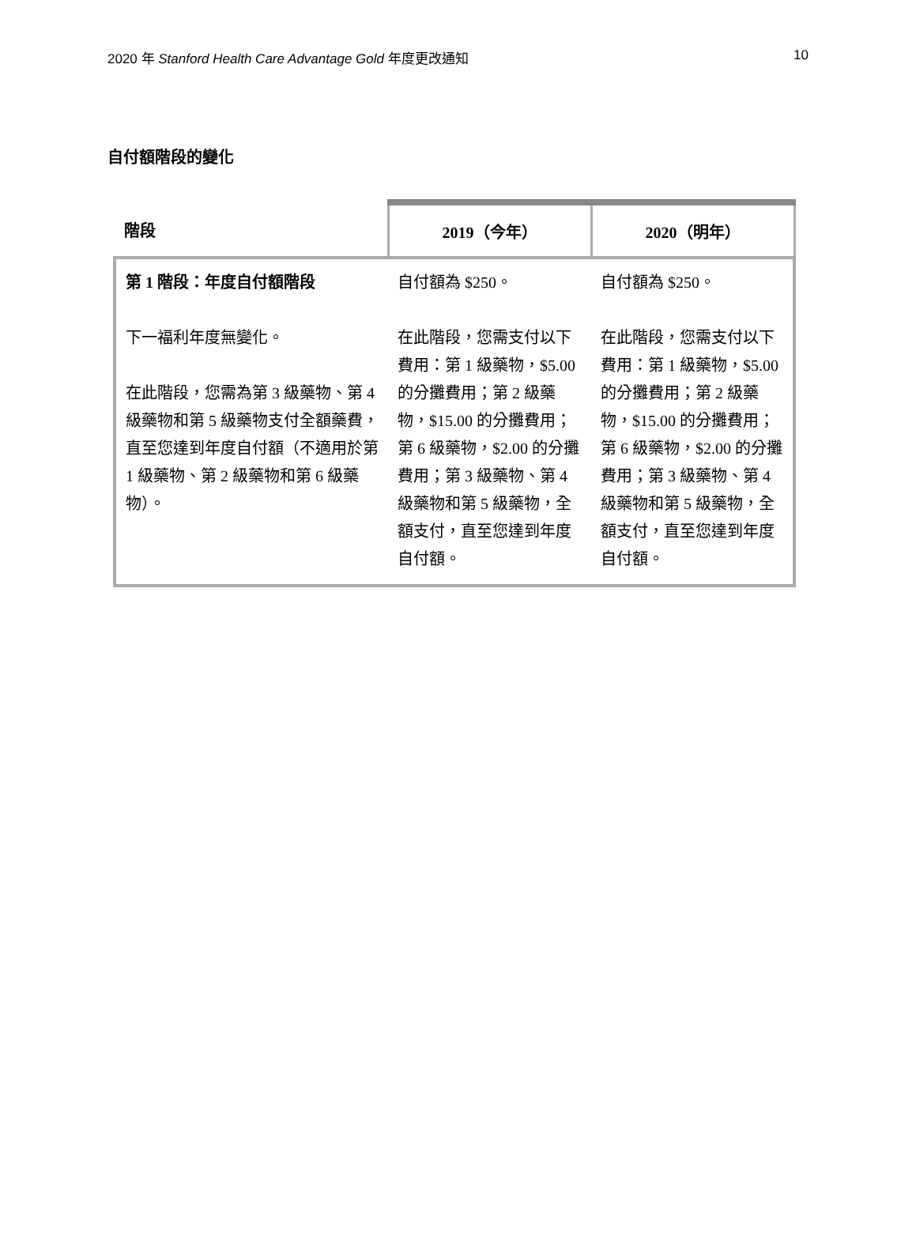2020 年 Stanford Health Care Advantage Gold 年度更改通知 10
自付額階段的變化
| 階段 | 2019（今年） | 2020（明年） |
| --- | --- | --- |
| 第 1 階段：年度自付額階段 下一福利年度無變化。 在此階段，您需為第 3 級藥物、第 4 級藥物和第 5 級藥物支付全額藥費，直至您達到年度自付額（不適用於第 1 級藥物、第 2 級藥物和第 6 級藥物）。 | 自付額為 $250。 在此階段，您需支付以下費用：第 1 級藥物，$5.00 的分攤費用；第 2 級藥物，$15.00 的分攤費用；第 6 級藥物，$2.00 的分攤費用；第 3 級藥物、第 4 級藥物和第 5 級藥物，全額支付，直至您達到年度自付額。 | 自付額為 $250。 在此階段，您需支付以下費用：第 1 級藥物，$5.00 的分攤費用；第 2 級藥物，$15.00 的分攤費用；第 6 級藥物，$2.00 的分攤費用；第 3 級藥物、第 4 級藥物和第 5 級藥物，全額支付，直至您達到年度自付額。 |